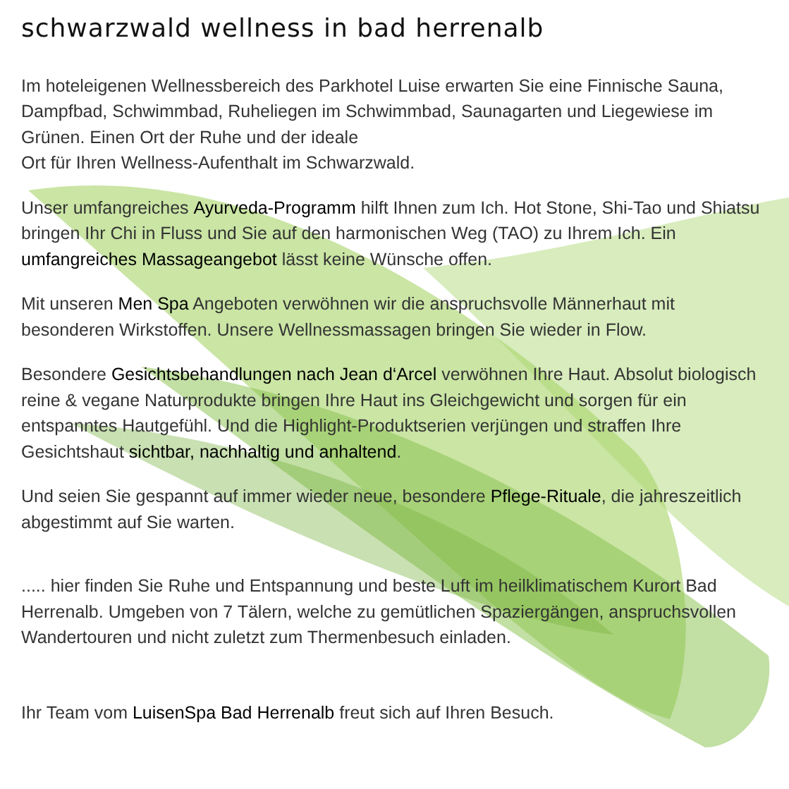schwarzwald wellness in bad herrenalb
Im hoteleigenen Wellnessbereich des Parkhotel Luise erwarten Sie eine Finnische Sauna, Dampfbad, Schwimmbad, Ruheliegen im Schwimmbad, Saunagarten und Liegewiese im Grünen. Einen Ort der Ruhe und der ideale
Ort für Ihren Wellness-Aufenthalt im Schwarzwald.
Unser umfangreiches Ayurveda-Programm hilft Ihnen zum Ich. Hot Stone, Shi-Tao und Shiatsu bringen Ihr Chi in Fluss und Sie auf den harmonischen Weg (TAO) zu Ihrem Ich. Ein umfangreiches Massageangebot lässt keine Wünsche offen.
Mit unseren Men Spa Angeboten verwöhnen wir die anspruchsvolle Männerhaut mit besonderen Wirkstoffen. Unsere Wellnessmassagen bringen Sie wieder in Flow.
Besondere Gesichtsbehandlungen nach Jean d‘Arcel verwöhnen Ihre Haut. Absolut biologisch reine & vegane Naturprodukte bringen Ihre Haut ins Gleichgewicht und sorgen für ein entspanntes Hautgefühl. Und die Highlight-Produktserien verjüngen und straffen Ihre Gesichtshaut sichtbar, nachhaltig und anhaltend.
Und seien Sie gespannt auf immer wieder neue, besondere Pflege-Rituale, die jahreszeitlich abgestimmt auf Sie warten.
..... hier finden Sie Ruhe und Entspannung und beste Luft im heilklimatischem Kurort Bad Herrenalb. Umgeben von 7 Tälern, welche zu gemütlichen Spaziergängen, anspruchsvollen Wandertouren und nicht zuletzt zum Thermenbesuch einladen.
Ihr Team vom LuisenSpa Bad Herrenalb freut sich auf Ihren Besuch.